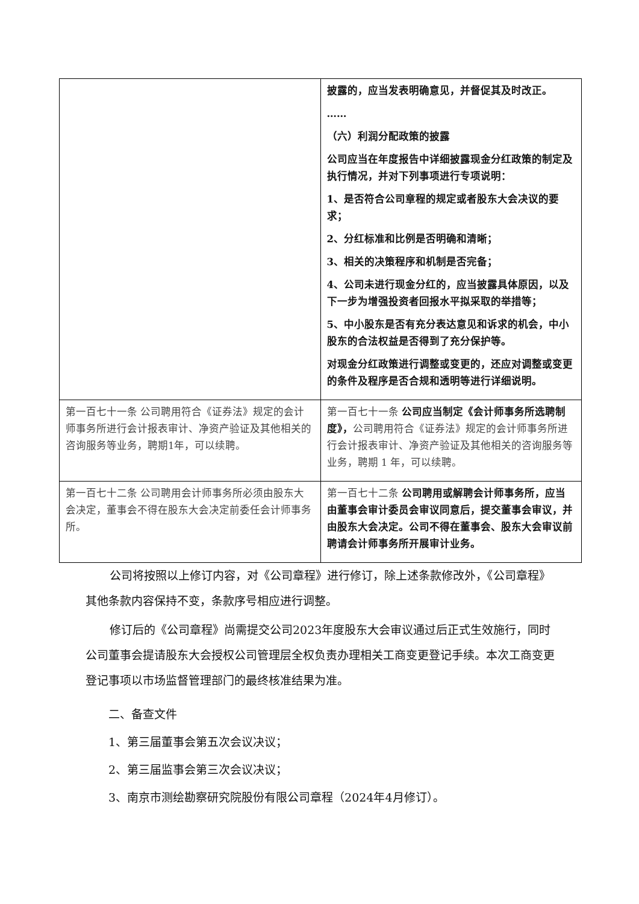| | 披露的，应当发表明确意见，并督促其及时改正。 …… （六）利润分配政策的披露 公司应当在年度报告中详细披露现金分红政策的制定及执行情况，并对下列事项进行专项说明： 1、是否符合公司章程的规定或者股东大会决议的要求； 2、分红标准和比例是否明确和清晰； 3、相关的决策程序和机制是否完备； 4、公司未进行现金分红的，应当披露具体原因，以及下一步为增强投资者回报水平拟采取的举措等； 5、中小股东是否有充分表达意见和诉求的机会，中小股东的合法权益是否得到了充分保护等。 对现金分红政策进行调整或变更的，还应对调整或变更的条件及程序是否合规和透明等进行详细说明。 |
| 第一百七十一条 公司聘用符合《证券法》规定的会计师事务所进行会计报表审计、净资产验证及其他相关的咨询服务等业务，聘期1年，可以续聘。 | 第一百七十一条 公司应当制定《会计师事务所选聘制度》， 公司聘用符合《证券法》规定的会计师事务所进行会计报表审计、净资产验证及其他相关的咨询服务等业务，聘期 1 年，可以续聘。 |
| 第一百七十二条 公司聘用会计师事务所必须由股东大会决定，董事会不得在股东大会决定前委任会计师事务所。 | 第一百七十二条 公司聘用或解聘会计师事务所，应当由董事会审计委员会审议同意后，提交董事会审议，并由股东大会决定。公司不得在董事会、股东大会审议前聘请会计师事务所开展审计业务。 |
公司将按照以上修订内容，对《公司章程》进行修订，除上述条款修改外，《公司章程》其他条款内容保持不变，条款序号相应进行调整。
修订后的《公司章程》尚需提交公司2023年度股东大会审议通过后正式生效施行，同时公司董事会提请股东大会授权公司管理层全权负责办理相关工商变更登记手续。本次工商变更登记事项以市场监督管理部门的最终核准结果为准。
二、备查文件
1、第三届董事会第五次会议决议；
2、第三届监事会第三次会议决议；
3、南京市测绘勘察研究院股份有限公司章程（2024年4月修订）。